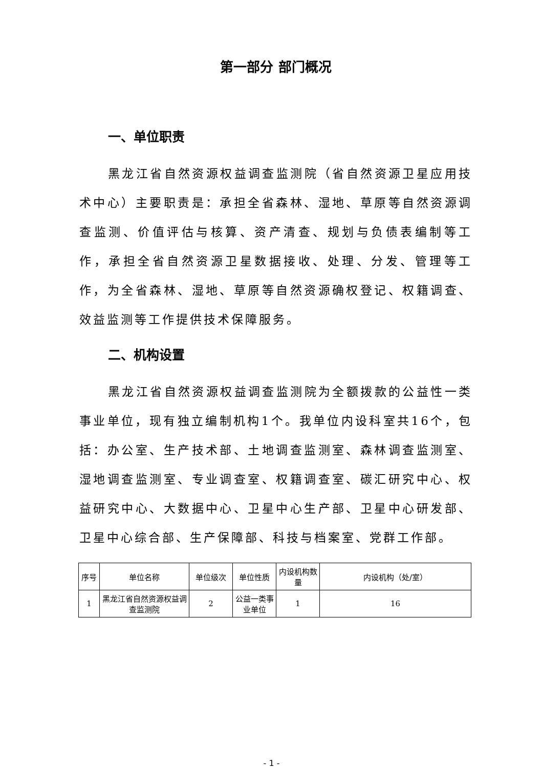第一部分 部门概况
一、单位职责
黑龙江省自然资源权益调查监测院（省自然资源卫星应用技术中心）主要职责是：承担全省森林、湿地、草原等自然资源调查监测、价值评估与核算、资产清查、规划与负债表编制等工作，承担全省自然资源卫星数据接收、处理、分发、管理等工作，为全省森林、湿地、草原等自然资源确权登记、权籍调查、效益监测等工作提供技术保障服务。
二、机构设置
黑龙江省自然资源权益调查监测院为全额拨款的公益性一类事业单位，现有独立编制机构1个。我单位内设科室共16个，包括：办公室、生产技术部、土地调查监测室、森林调查监测室、湿地调查监测室、专业调查室、权籍调查室、碳汇研究中心、权益研究中心、大数据中心、卫星中心生产部、卫星中心研发部、卫星中心综合部、生产保障部、科技与档案室、党群工作部。
| 序号 | 单位名称 | 单位级次 | 单位性质 | 内设机构数量 | 内设机构（处/室） |
| --- | --- | --- | --- | --- | --- |
| 1 | 黑龙江省自然资源权益调查监测院 | 2 | 公益一类事业单位 | 1 | 16 |
- 1 -